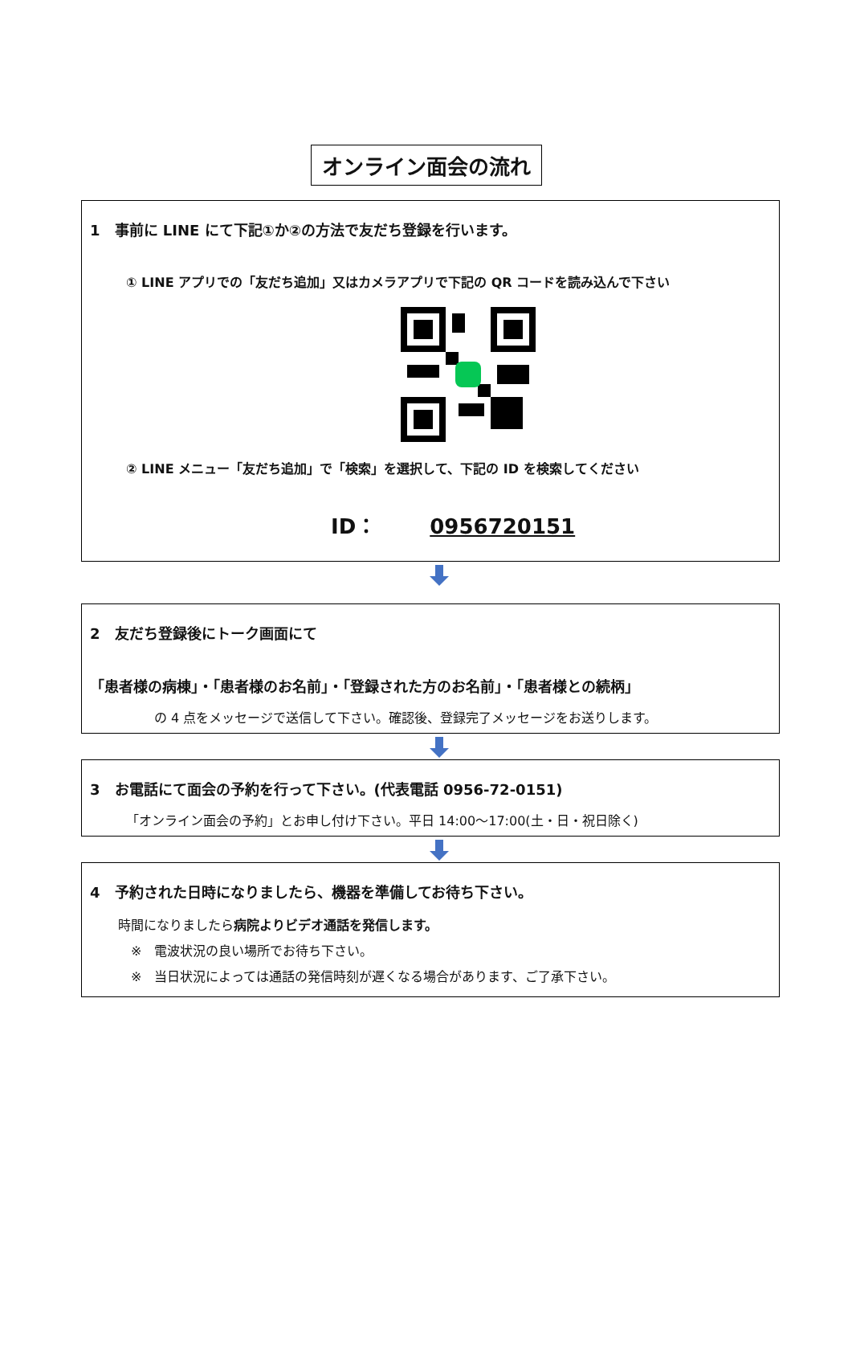オンライン面会の流れ
1　事前に LINE にて下記①か②の方法で友だち登録を行います。
① LINE アプリでの「友だち追加」又はカメラアプリで下記の QR コードを読み込んで下さい
② LINE メニュー「友だち追加」で「検索」を選択して、下記の ID を検索してください
ID：　0956720151
2　友だち登録後にトーク画面にて
「患者様の病棟」・「患者様のお名前」・「登録された方のお名前」・「患者様との続柄」
の 4 点をメッセージで送信して下さい。確認後、登録完了メッセージをお送りします。
3　お電話にて面会の予約を行って下さい。(代表電話 0956-72-0151)
「オンライン面会の予約」とお申し付け下さい。平日 14:00～17:00(土・日・祝日除く)
4　予約された日時になりましたら、機器を準備してお待ち下さい。
時間になりましたら病院よりビデオ通話を発信します。
　※　電波状況の良い場所でお待ち下さい。
　※　当日状況によっては通話の発信時刻が遅くなる場合があります、ご了承下さい。